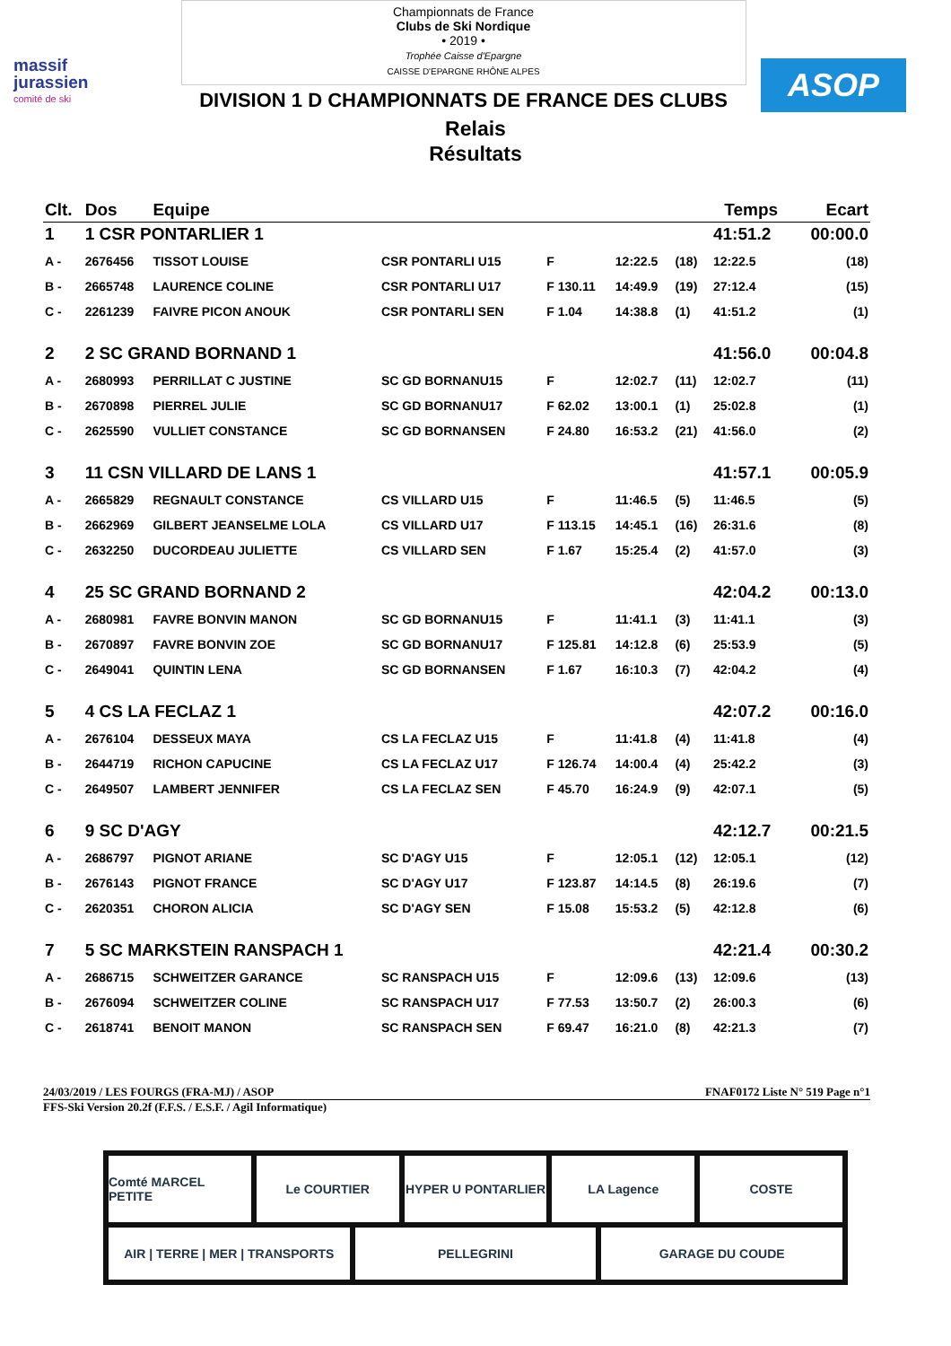massif
jurassien
comité de ski
Championnats de France
Clubs de Ski Nordique
• 2019 •
Trophée Caisse d'Epargne
CAISSE D'EPARGNE RHÔNE ALPES
DIVISION 1 D CHAMPIONNATS DE FRANCE DES CLUBS
ASOP
Relais
Résultats
| Clt. | Dos | Equipe | | | | | | Temps | Ecart |
| --- | --- | --- | --- | --- | --- | --- | --- | --- | --- |
| 1 | 1 CSR PONTARLIER 1 | | | | | | | 41:51.2 | 00:00.0 |
| A - | 2676456 | TISSOT LOUISE | CSR PONTARLI U15 | F | 12:22.5 | (18) | | 12:22.5 | (18) |
| B - | 2665748 | LAURENCE COLINE | CSR PONTARLI U17 | F 130.11 | 14:49.9 | (19) | | 27:12.4 | (15) |
| C - | 2261239 | FAIVRE PICON ANOUK | CSR PONTARLI SEN | F 1.04 | 14:38.8 | (1) | | 41:51.2 | (1) |
| 2 | 2 SC GRAND BORNAND 1 | | | | | | | 41:56.0 | 00:04.8 |
| A - | 2680993 | PERRILLAT C JUSTINE | SC GD BORNANU15 | F | 12:02.7 | (11) | | 12:02.7 | (11) |
| B - | 2670898 | PIERREL JULIE | SC GD BORNANU17 | F 62.02 | 13:00.1 | (1) | | 25:02.8 | (1) |
| C - | 2625590 | VULLIET CONSTANCE | SC GD BORNANSEN | F 24.80 | 16:53.2 | (21) | | 41:56.0 | (2) |
| 3 | 11 CSN VILLARD DE LANS 1 | | | | | | | 41:57.1 | 00:05.9 |
| A - | 2665829 | REGNAULT CONSTANCE | CS VILLARD U15 | F | 11:46.5 | (5) | | 11:46.5 | (5) |
| B - | 2662969 | GILBERT JEANSELME LOLA | CS VILLARD U17 | F 113.15 | 14:45.1 | (16) | | 26:31.6 | (8) |
| C - | 2632250 | DUCORDEAU JULIETTE | CS VILLARD SEN | F 1.67 | 15:25.4 | (2) | | 41:57.0 | (3) |
| 4 | 25 SC GRAND BORNAND 2 | | | | | | | 42:04.2 | 00:13.0 |
| A - | 2680981 | FAVRE BONVIN MANON | SC GD BORNANU15 | F | 11:41.1 | (3) | | 11:41.1 | (3) |
| B - | 2670897 | FAVRE BONVIN ZOE | SC GD BORNANU17 | F 125.81 | 14:12.8 | (6) | | 25:53.9 | (5) |
| C - | 2649041 | QUINTIN LENA | SC GD BORNANSEN | F 1.67 | 16:10.3 | (7) | | 42:04.2 | (4) |
| 5 | 4 CS LA FECLAZ 1 | | | | | | | 42:07.2 | 00:16.0 |
| A - | 2676104 | DESSEUX MAYA | CS LA FECLAZ U15 | F | 11:41.8 | (4) | | 11:41.8 | (4) |
| B - | 2644719 | RICHON CAPUCINE | CS LA FECLAZ U17 | F 126.74 | 14:00.4 | (4) | | 25:42.2 | (3) |
| C - | 2649507 | LAMBERT JENNIFER | CS LA FECLAZ SEN | F 45.70 | 16:24.9 | (9) | | 42:07.1 | (5) |
| 6 | 9 SC D'AGY | | | | | | | 42:12.7 | 00:21.5 |
| A - | 2686797 | PIGNOT ARIANE | SC D'AGY U15 | F | 12:05.1 | (12) | | 12:05.1 | (12) |
| B - | 2676143 | PIGNOT FRANCE | SC D'AGY U17 | F 123.87 | 14:14.5 | (8) | | 26:19.6 | (7) |
| C - | 2620351 | CHORON ALICIA | SC D'AGY SEN | F 15.08 | 15:53.2 | (5) | | 42:12.8 | (6) |
| 7 | 5 SC MARKSTEIN RANSPACH 1 | | | | | | | 42:21.4 | 00:30.2 |
| A - | 2686715 | SCHWEITZER GARANCE | SC RANSPACH U15 | F | 12:09.6 | (13) | | 12:09.6 | (13) |
| B - | 2676094 | SCHWEITZER COLINE | SC RANSPACH U17 | F 77.53 | 13:50.7 | (2) | | 26:00.3 | (6) |
| C - | 2618741 | BENOIT MANON | SC RANSPACH SEN | F 69.47 | 16:21.0 | (8) | | 42:21.3 | (7) |
24/03/2019 / LES FOURGS (FRA-MJ) / ASOP FNAF0172 Liste N° 519 Page n°1
FFS-Ski Version 20.2f (F.F.S. / E.S.F. / Agil Informatique)
Comté MARCEL PETITE
Le COURTIER
HYPER U PONTARLIER
LA Lagence
COSTE
AIR | TERRE | MER | TRANSPORTS
PELLEGRINI
GARAGE DU COUDE